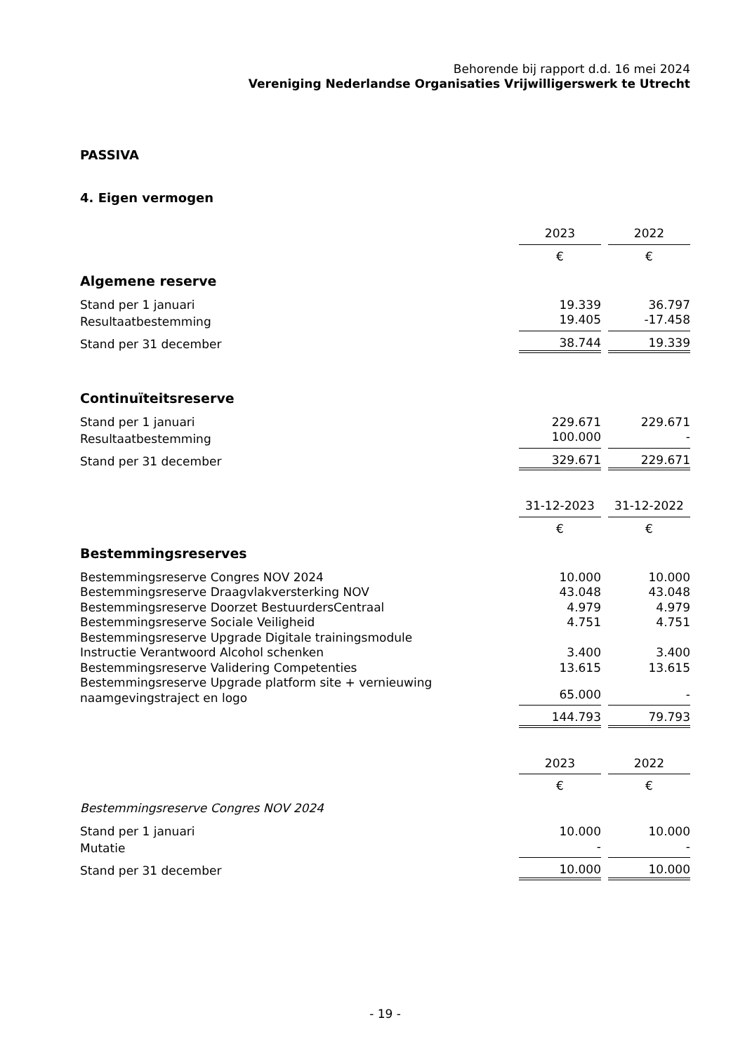Behorende bij rapport d.d. 16 mei 2024
Vereniging Nederlandse Organisaties Vrijwilligerswerk te Utrecht
PASSIVA
4. Eigen vermogen
| | 2023 | | 2022 |
| | € | | € |
| Algemene reserve | | | |
| Stand per 1 januari | 19.339 | | 36.797 |
| Resultaatbestemming | 19.405 | | -17.458 |
| Stand per 31 december | 38.744 | | 19.339 |
| Continuïteitsreserve | | | |
| Stand per 1 januari | 229.671 | | 229.671 |
| Resultaatbestemming | 100.000 | | - |
| Stand per 31 december | 329.671 | | 229.671 |
| | 31-12-2023 | | 31-12-2022 |
| | € | | € |
| Bestemmingsreserves | | | |
| Bestemmingsreserve Congres NOV 2024 | 10.000 | | 10.000 |
| Bestemmingsreserve Draagvlakversterking NOV | 43.048 | | 43.048 |
| Bestemmingsreserve Doorzet BestuurdersCentraal | 4.979 | | 4.979 |
| Bestemmingsreserve Sociale Veiligheid | 4.751 | | 4.751 |
| Bestemmingsreserve Upgrade Digitale trainingsmodule Instructie Verantwoord Alcohol schenken | 3.400 | | 3.400 |
| Bestemmingsreserve Validering Competenties | 13.615 | | 13.615 |
| Bestemmingsreserve Upgrade platform site + vernieuwing naamgevingstraject en logo | 65.000 | | - |
| | 144.793 | | 79.793 |
| | 2023 | | 2022 |
| | € | | € |
| Bestemmingsreserve Congres NOV 2024 | | | |
| Stand per 1 januari | 10.000 | | 10.000 |
| Mutatie | - | | - |
| Stand per 31 december | 10.000 | | 10.000 |
- 19 -